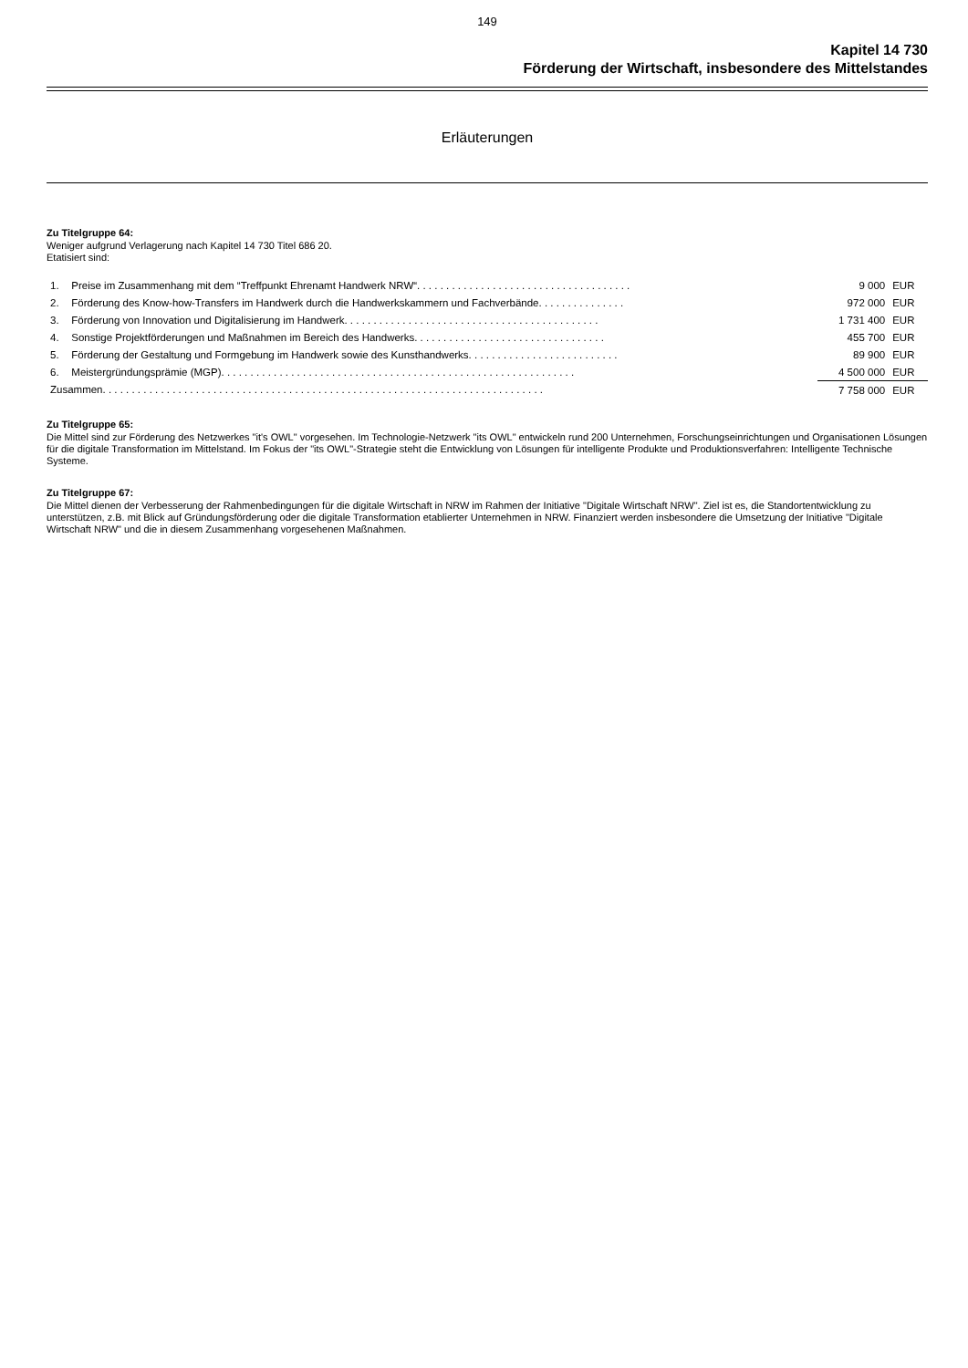149
Kapitel 14 730
Förderung der Wirtschaft, insbesondere des Mittelstandes
Erläuterungen
Zu Titelgruppe 64:
Weniger aufgrund Verlagerung nach Kapitel 14 730 Titel 686 20.
Etatisiert sind:
| 1. | Preise im Zusammenhang mit dem “Treffpunkt Ehrenamt Handwerk NRW“. . . . . . . . . . . . . . . . . . . . . . . . . . . . . . . . . . . . . | 9 000 | EUR |
| 2. | Förderung des Know-how-Transfers im Handwerk durch die Handwerkskammern und Fachverbände. . . . . . . . . . . . . . . | 972 000 | EUR |
| 3. | Förderung von Innovation und Digitalisierung im Handwerk. . . . . . . . . . . . . . . . . . . . . . . . . . . . . . . . . . . . . . . . . . . . | 1 731 400 | EUR |
| 4. | Sonstige Projektförderungen und Maßnahmen im Bereich des Handwerks. . . . . . . . . . . . . . . . . . . . . . . . . . . . . . . . . | 455 700 | EUR |
| 5. | Förderung der Gestaltung und Formgebung im Handwerk sowie des Kunsthandwerks. . . . . . . . . . . . . . . . . . . . . . . . . . | 89 900 | EUR |
| 6. | Meistergründungsprämie (MGP). . . . . . . . . . . . . . . . . . . . . . . . . . . . . . . . . . . . . . . . . . . . . . . . . . . . . . . . . . . . . | 4 500 000 | EUR |
| Zusammen. . . . . . . . . . . . . . . . . . . . . . . . . . . . . . . . . . . . . . . . . . . . . . . . . . . . . . . . . . . . . . . . . . . . . . . . . . . . | | 7 758 000 | EUR |
Zu Titelgruppe 65:
Die Mittel sind zur Förderung des Netzwerkes "it's OWL" vorgesehen. Im Technologie-Netzwerk "its OWL" entwickeln rund 200 Unternehmen, Forschungseinrichtungen und Organisationen Lösungen für die digitale Transformation im Mittelstand. Im Fokus der "its OWL"-Strategie steht die Entwicklung von Lösungen für intelligente Produkte und Produktionsverfahren: Intelligente Technische Systeme.
Zu Titelgruppe 67:
Die Mittel dienen der Verbesserung der Rahmenbedingungen für die digitale Wirtschaft in NRW im Rahmen der Initiative "Digitale Wirtschaft NRW". Ziel ist es, die Standortentwicklung zu unterstützen, z.B. mit Blick auf Gründungsförderung oder die digitale Transformation etablierter Unternehmen in NRW. Finanziert werden insbesondere die Umsetzung der Initiative "Digitale Wirtschaft NRW" und die in diesem Zusammenhang vorgesehenen Maßnahmen.